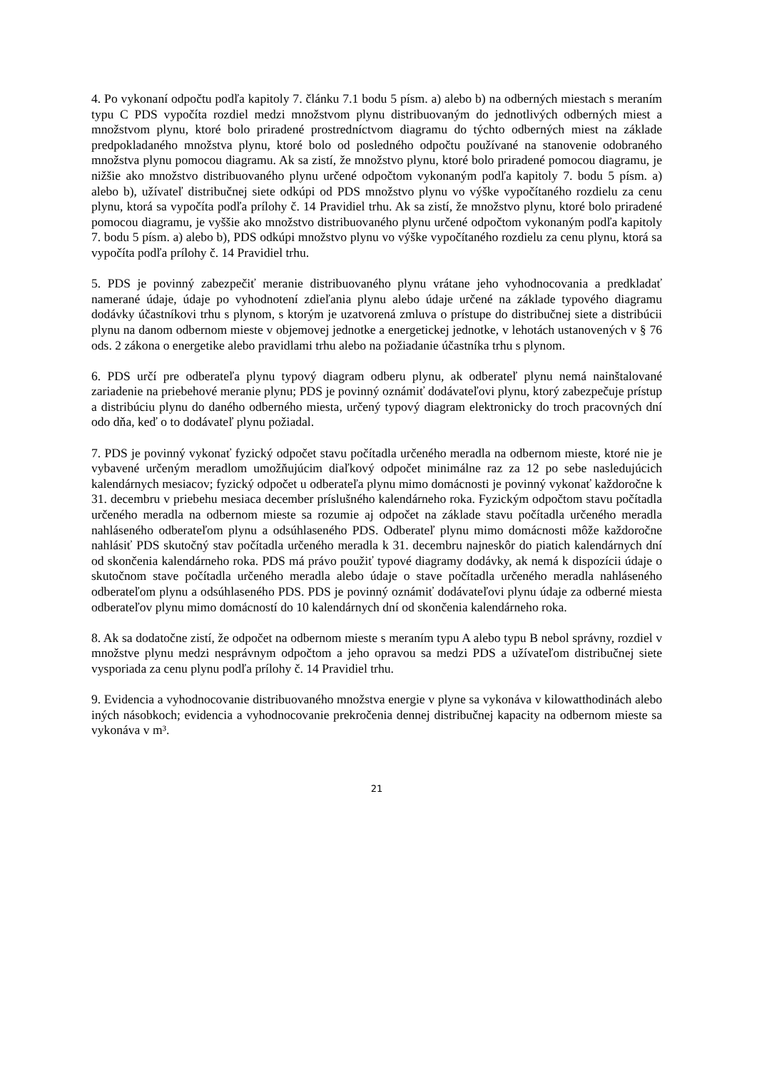4. Po vykonaní odpočtu podľa kapitoly 7. článku 7.1 bodu 5 písm. a) alebo b) na odberných miestach s meraním typu C PDS vypočíta rozdiel medzi množstvom plynu distribuovaným do jednotlivých odberných miest a množstvom plynu, ktoré bolo priradené prostredníctvom diagramu do týchto odberných miest na základe predpokladaného množstva plynu, ktoré bolo od posledného odpočtu používané na stanovenie odobraného množstva plynu pomocou diagramu. Ak sa zistí, že množstvo plynu, ktoré bolo priradené pomocou diagramu, je nižšie ako množstvo distribuovaného plynu určené odpočtom vykonaným podľa kapitoly 7. bodu 5 písm. a) alebo b), užívateľ distribučnej siete odkúpi od PDS množstvo plynu vo výške vypočítaného rozdielu za cenu plynu, ktorá sa vypočíta podľa prílohy č. 14 Pravidiel trhu. Ak sa zistí, že množstvo plynu, ktoré bolo priradené pomocou diagramu, je vyššie ako množstvo distribuovaného plynu určené odpočtom vykonaným podľa kapitoly 7. bodu 5 písm. a) alebo b), PDS odkúpi množstvo plynu vo výške vypočítaného rozdielu za cenu plynu, ktorá sa vypočíta podľa prílohy č. 14 Pravidiel trhu.
5. PDS je povinný zabezpečiť meranie distribuovaného plynu vrátane jeho vyhodnocovania a predkladať namerané údaje, údaje po vyhodnotení zdieľania plynu alebo údaje určené na základe typového diagramu dodávky účastníkovi trhu s plynom, s ktorým je uzatvorená zmluva o prístupe do distribučnej siete a distribúcii plynu na danom odbernom mieste v objemovej jednotke a energetickej jednotke, v lehotách ustanovených v § 76 ods. 2 zákona o energetike alebo pravidlami trhu alebo na požiadanie účastníka trhu s plynom.
6. PDS určí pre odberateľa plynu typový diagram odberu plynu, ak odberateľ plynu nemá nainštalované zariadenie na priebehové meranie plynu; PDS je povinný oznámiť dodávateľovi plynu, ktorý zabezpečuje prístup a distribúciu plynu do daného odberného miesta, určený typový diagram elektronicky do troch pracovných dní odo dňa, keď o to dodávateľ plynu požiadal.
7. PDS je povinný vykonať fyzický odpočet stavu počítadla určeného meradla na odbernom mieste, ktoré nie je vybavené určeným meradlom umožňujúcim diaľkový odpočet minimálne raz za 12 po sebe nasledujúcich kalendárnych mesiacov; fyzický odpočet u odberateľa plynu mimo domácnosti je povinný vykonať každoročne k 31. decembru v priebehu mesiaca december príslušného kalendárneho roka. Fyzickým odpočtom stavu počítadla určeného meradla na odbernom mieste sa rozumie aj odpočet na základe stavu počítadla určeného meradla nahláseného odberateľom plynu a odsúhlaseného PDS. Odberateľ plynu mimo domácnosti môže každoročne nahlásiť PDS skutočný stav počítadla určeného meradla k 31. decembru najneskôr do piatich kalendárnych dní od skončenia kalendárneho roka. PDS má právo použiť typové diagramy dodávky, ak nemá k dispozícii údaje o skutočnom stave počítadla určeného meradla alebo údaje o stave počítadla určeného meradla nahláseného odberateľom plynu a odsúhlaseného PDS. PDS je povinný oznámiť dodávateľovi plynu údaje za odberné miesta odberateľov plynu mimo domácností do 10 kalendárnych dní od skončenia kalendárneho roka.
8. Ak sa dodatočne zistí, že odpočet na odbernom mieste s meraním typu A alebo typu B nebol správny, rozdiel v množstve plynu medzi nesprávnym odpočtom a jeho opravou sa medzi PDS a užívateľom distribučnej siete vysporiada za cenu plynu podľa prílohy č. 14 Pravidiel trhu.
9. Evidencia a vyhodnocovanie distribuovaného množstva energie v plyne sa vykonáva v kilowatthodinách alebo iných násobkoch; evidencia a vyhodnocovanie prekročenia dennej distribučnej kapacity na odbernom mieste sa vykonáva v m³.
21